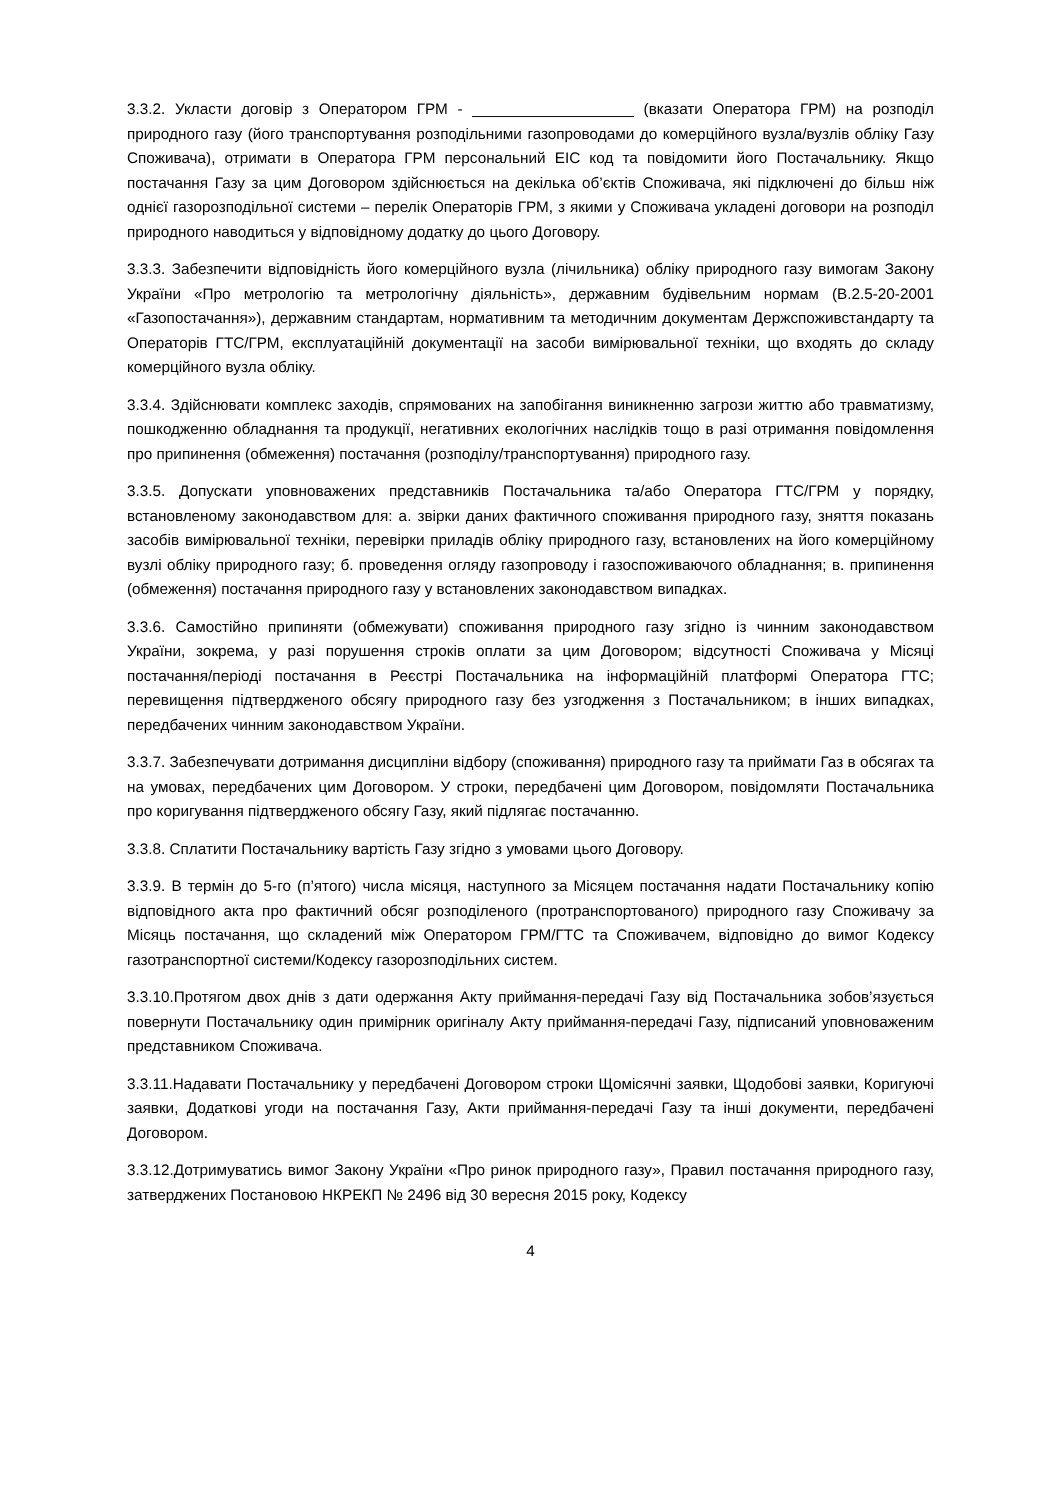3.3.2. Укласти договір з Оператором ГРМ - ___________________ (вказати Оператора ГРМ) на розподіл природного газу (його транспортування розподільними газопроводами до комерційного вузла/вузлів обліку Газу Споживача), отримати в Оператора ГРМ персональний ЕІС код та повідомити його Постачальнику. Якщо постачання Газу за цим Договором здійснюється на декілька об’єктів Споживача, які підключені до більш ніж однієї газорозподільної системи – перелік Операторів ГРМ, з якими у Споживача укладені договори на розподіл природного наводиться у відповідному додатку до цього Договору.
3.3.3. Забезпечити відповідність його комерційного вузла (лічильника) обліку природного газу вимогам Закону України «Про метрологію та метрологічну діяльність», державним будівельним нормам (В.2.5-20-2001 «Газопостачання»), державним стандартам, нормативним та методичним документам Держспоживстандарту та Операторів ГТС/ГРМ, експлуатаційній документації на засоби вимірювальної техніки, що входять до складу комерційного вузла обліку.
3.3.4. Здійснювати комплекс заходів, спрямованих на запобігання виникненню загрози життю або травматизму, пошкодженню обладнання та продукції, негативних екологічних наслідків тощо в разі отримання повідомлення про припинення (обмеження) постачання (розподілу/транспортування) природного газу.
3.3.5. Допускати уповноважених представників Постачальника та/або Оператора ГТС/ГРМ у порядку, встановленому законодавством для: а. звірки даних фактичного споживання природного газу, зняття показань засобів вимірювальної техніки, перевірки приладів обліку природного газу, встановлених на його комерційному вузлі обліку природного газу; б. проведення огляду газопроводу і газоспоживаючого обладнання; в. припинення (обмеження) постачання природного газу у встановлених законодавством випадках.
3.3.6. Самостійно припиняти (обмежувати) споживання природного газу згідно із чинним законодавством України, зокрема, у разі порушення строків оплати за цим Договором; відсутності Споживача у Місяці постачання/періоді постачання в Реєстрі Постачальника на інформаційній платформі Оператора ГТС; перевищення підтвердженого обсягу природного газу без узгодження з Постачальником; в інших випадках, передбачених чинним законодавством України.
3.3.7. Забезпечувати дотримання дисципліни відбору (споживання) природного газу та приймати Газ в обсягах та на умовах, передбачених цим Договором. У строки, передбачені цим Договором, повідомляти Постачальника про коригування підтвердженого обсягу Газу, який підлягає постачанню.
3.3.8. Сплатити Постачальнику вартість Газу згідно з умовами цього Договору.
3.3.9. В термін до 5-го (п’ятого) числа місяця, наступного за Місяцем постачання надати Постачальнику копію відповідного акта про фактичний обсяг розподіленого (протранспортованого) природного газу Споживачу за Місяць постачання, що складений між Оператором ГРМ/ГТС та Споживачем, відповідно до вимог Кодексу газотранспортної системи/Кодексу газорозподільних систем.
3.3.10.Протягом двох днів з дати одержання Акту приймання-передачі Газу від Постачальника зобов’язується повернути Постачальнику один примірник оригіналу Акту приймання-передачі Газу, підписаний уповноваженим представником Споживача.
3.3.11.Надавати Постачальнику у передбачені Договором строки Щомісячні заявки, Щодобові заявки, Коригуючі заявки, Додаткові угоди на постачання Газу, Акти приймання-передачі Газу та інші документи, передбачені Договором.
3.3.12.Дотримуватись вимог Закону України «Про ринок природного газу», Правил постачання природного газу, затверджених Постановою НКРЕКП № 2496 від 30 вересня 2015 року, Кодексу
4